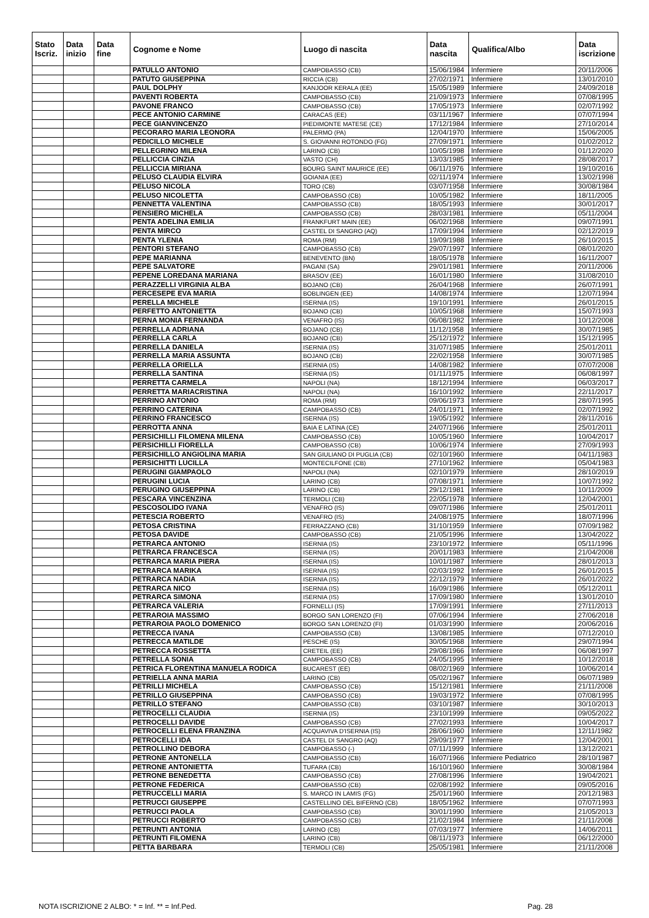| Stato Iscriz. | Data inizio | Data fine | Cognome e Nome | Luogo di nascita | Data nascita | Qualifica/Albo | Data iscrizione |
| --- | --- | --- | --- | --- | --- | --- | --- |
| | | | PATULLO ANTONIO | CAMPOBASSO (CB) | 15/06/1984 | Infermiere | 20/11/2006 |
| | | | PATUTO GIUSEPPINA | RICCIA (CB) | 27/02/1971 | Infermiere | 13/01/2010 |
| | | | PAUL DOLPHY | KANJOOR KERALA (EE) | 15/05/1989 | Infermiere | 24/09/2018 |
| | | | PAVENTI ROBERTA | CAMPOBASSO (CB) | 21/09/1973 | Infermiere | 07/08/1995 |
| | | | PAVONE FRANCO | CAMPOBASSO (CB) | 17/05/1973 | Infermiere | 02/07/1992 |
| | | | PECE ANTONIO CARMINE | CARACAS (EE) | 03/11/1967 | Infermiere | 07/07/1994 |
| | | | PECE GIANVINCENZO | PIEDIMONTE MATESE (CE) | 17/12/1984 | Infermiere | 27/10/2014 |
| | | | PECORARO MARIA LEONORA | PALERMO (PA) | 12/04/1970 | Infermiere | 15/06/2005 |
| | | | PEDICILLO MICHELE | S. GIOVANNI ROTONDO (FG) | 27/09/1971 | Infermiere | 01/02/2012 |
| | | | PELLEGRINO MILENA | LARINO (CB) | 10/05/1998 | Infermiere | 01/12/2020 |
| | | | PELLICCIA CINZIA | VASTO (CH) | 13/03/1985 | Infermiere | 28/08/2017 |
| | | | PELLICCIA MIRIANA | BOURG SAINT MAURICE (EE) | 06/11/1976 | Infermiere | 19/10/2016 |
| | | | PELUSO CLAUDIA ELVIRA | GOIANIA (EE) | 02/11/1974 | Infermiere | 13/02/1998 |
| | | | PELUSO NICOLA | TORO (CB) | 03/07/1958 | Infermiere | 30/08/1984 |
| | | | PELUSO NICOLETTA | CAMPOBASSO (CB) | 10/05/1982 | Infermiere | 18/11/2005 |
| | | | PENNETTA VALENTINA | CAMPOBASSO (CB) | 18/05/1993 | Infermiere | 30/01/2017 |
| | | | PENSIERO MICHELA | CAMPOBASSO (CB) | 28/03/1981 | Infermiere | 05/11/2004 |
| | | | PENTA ADELINA EMILIA | FRANKFURT MAIN (EE) | 06/02/1968 | Infermiere | 09/07/1991 |
| | | | PENTA MIRCO | CASTEL DI SANGRO (AQ) | 17/09/1994 | Infermiere | 02/12/2019 |
| | | | PENTA YLENIA | ROMA (RM) | 19/09/1988 | Infermiere | 26/10/2015 |
| | | | PENTORI STEFANO | CAMPOBASSO (CB) | 29/07/1997 | Infermiere | 08/01/2020 |
| | | | PEPE MARIANNA | BENEVENTO (BN) | 18/05/1978 | Infermiere | 16/11/2007 |
| | | | PEPE SALVATORE | PAGANI (SA) | 29/01/1981 | Infermiere | 20/11/2006 |
| | | | PEPENE LOREDANA MARIANA | BRASOV (EE) | 16/01/1980 | Infermiere | 31/08/2010 |
| | | | PERAZZELLI VIRGINIA ALBA | BOJANO (CB) | 26/04/1968 | Infermiere | 26/07/1991 |
| | | | PERCESEPE EVA MARIA | BOBLINGEN (EE) | 14/08/1974 | Infermiere | 12/07/1994 |
| | | | PERELLA MICHELE | ISERNIA (IS) | 19/10/1991 | Infermiere | 26/01/2015 |
| | | | PERFETTO ANTONIETTA | BOJANO (CB) | 10/05/1968 | Infermiere | 15/07/1993 |
| | | | PERNA MONIA FERNANDA | VENAFRO (IS) | 06/08/1982 | Infermiere | 10/12/2008 |
| | | | PERRELLA ADRIANA | BOJANO (CB) | 11/12/1958 | Infermiere | 30/07/1985 |
| | | | PERRELLA CARLA | BOJANO (CB) | 25/12/1972 | Infermiere | 15/12/1995 |
| | | | PERRELLA DANIELA | ISERNIA (IS) | 31/07/1985 | Infermiere | 25/01/2011 |
| | | | PERRELLA MARIA ASSUNTA | BOJANO (CB) | 22/02/1958 | Infermiere | 30/07/1985 |
| | | | PERRELLA ORIELLA | ISERNIA (IS) | 14/08/1982 | Infermiere | 07/07/2008 |
| | | | PERRELLA SANTINA | ISERNIA (IS) | 01/11/1975 | Infermiere | 06/08/1997 |
| | | | PERRETTA CARMELA | NAPOLI (NA) | 18/12/1994 | Infermiere | 06/03/2017 |
| | | | PERRETTA MARIACRISTINA | NAPOLI (NA) | 16/10/1992 | Infermiere | 22/11/2017 |
| | | | PERRINO ANTONIO | ROMA (RM) | 09/06/1973 | Infermiere | 28/07/1995 |
| | | | PERRINO CATERINA | CAMPOBASSO (CB) | 24/01/1971 | Infermiere | 02/07/1992 |
| | | | PERRINO FRANCESCO | ISERNIA (IS) | 19/05/1992 | Infermiere | 28/11/2016 |
| | | | PERROTTA ANNA | BAIA E LATINA (CE) | 24/07/1966 | Infermiere | 25/01/2011 |
| | | | PERSICHILLI FILOMENA MILENA | CAMPOBASSO (CB) | 10/05/1960 | Infermiere | 10/04/2017 |
| | | | PERSICHILLI FIORELLA | CAMPOBASSO (CB) | 10/06/1974 | Infermiere | 27/09/1993 |
| | | | PERSICHILLO ANGIOLINA MARIA | SAN GIULIANO DI PUGLIA (CB) | 02/10/1960 | Infermiere | 04/11/1983 |
| | | | PERSICHITTI LUCILLA | MONTECILFONE (CB) | 27/10/1962 | Infermiere | 05/04/1983 |
| | | | PERUGINI GIAMPAOLO | NAPOLI (NA) | 02/10/1979 | Infermiere | 28/10/2019 |
| | | | PERUGINI LUCIA | LARINO (CB) | 07/08/1971 | Infermiere | 10/07/1992 |
| | | | PERUGINO GIUSEPPINA | LARINO (CB) | 29/12/1981 | Infermiere | 10/11/2009 |
| | | | PESCARA VINCENZINA | TERMOLI (CB) | 22/05/1978 | Infermiere | 12/04/2001 |
| | | | PESCOSOLIDO IVANA | VENAFRO (IS) | 09/07/1986 | Infermiere | 25/01/2011 |
| | | | PETESCIA ROBERTO | VENAFRO (IS) | 24/08/1975 | Infermiere | 18/07/1996 |
| | | | PETOSA CRISTINA | FERRAZZANO (CB) | 31/10/1959 | Infermiere | 07/09/1982 |
| | | | PETOSA DAVIDE | CAMPOBASSO (CB) | 21/05/1996 | Infermiere | 13/04/2022 |
| | | | PETRARCA ANTONIO | ISERNIA (IS) | 23/10/1972 | Infermiere | 05/11/1996 |
| | | | PETRARCA FRANCESCA | ISERNIA (IS) | 20/01/1983 | Infermiere | 21/04/2008 |
| | | | PETRARCA MARIA PIERA | ISERNIA (IS) | 10/01/1987 | Infermiere | 28/01/2013 |
| | | | PETRARCA MARIKA | ISERNIA (IS) | 02/03/1992 | Infermiere | 26/01/2015 |
| | | | PETRARCA NADIA | ISERNIA (IS) | 22/12/1979 | Infermiere | 26/01/2022 |
| | | | PETRARCA NICO | ISERNIA (IS) | 16/09/1986 | Infermiere | 05/12/2011 |
| | | | PETRARCA SIMONA | ISERNIA (IS) | 17/09/1980 | Infermiere | 13/01/2010 |
| | | | PETRARCA VALERIA | FORNELLI (IS) | 17/09/1991 | Infermiere | 27/11/2013 |
| | | | PETRAROIA MASSIMO | BORGO SAN LORENZO (FI) | 07/06/1994 | Infermiere | 27/06/2018 |
| | | | PETRAROIA PAOLO DOMENICO | BORGO SAN LORENZO (FI) | 01/03/1990 | Infermiere | 20/06/2016 |
| | | | PETRECCA IVANA | CAMPOBASSO (CB) | 13/08/1985 | Infermiere | 07/12/2010 |
| | | | PETRECCA MATILDE | PESCHE (IS) | 30/05/1968 | Infermiere | 29/07/1994 |
| | | | PETRECCA ROSSETTA | CRETEIL (EE) | 29/08/1966 | Infermiere | 06/08/1997 |
| | | | PETRELLA SONIA | CAMPOBASSO (CB) | 24/05/1995 | Infermiere | 10/12/2018 |
| | | | PETRICA FLORENTINA MANUELA RODICA | BUCAREST (EE) | 08/02/1969 | Infermiere | 10/06/2014 |
| | | | PETRIELLA ANNA MARIA | LARINO (CB) | 05/02/1967 | Infermiere | 06/07/1989 |
| | | | PETRILLI MICHELA | CAMPOBASSO (CB) | 15/12/1981 | Infermiere | 21/11/2008 |
| | | | PETRILLO GIUSEPPINA | CAMPOBASSO (CB) | 19/03/1972 | Infermiere | 07/08/1995 |
| | | | PETRILLO STEFANO | CAMPOBASSO (CB) | 03/10/1987 | Infermiere | 30/10/2013 |
| | | | PETROCELLI CLAUDIA | ISERNIA (IS) | 23/10/1999 | Infermiere | 09/05/2022 |
| | | | PETROCELLI DAVIDE | CAMPOBASSO (CB) | 27/02/1993 | Infermiere | 10/04/2017 |
| | | | PETROCELLI ELENA FRANZINA | ACQUAVIVA D'ISERNIA (IS) | 28/06/1960 | Infermiere | 12/11/1982 |
| | | | PETROCELLI IDA | CASTEL DI SANGRO (AQ) | 29/09/1977 | Infermiere | 12/04/2001 |
| | | | PETROLLINO DEBORA | CAMPOBASSO (-) | 07/11/1999 | Infermiere | 13/12/2021 |
| | | | PETRONE ANTONELLA | CAMPOBASSO (CB) | 16/07/1966 | Infermiere Pediatrico | 28/10/1987 |
| | | | PETRONE ANTONIETTA | TUFARA (CB) | 16/10/1960 | Infermiere | 30/08/1984 |
| | | | PETRONE BENEDETTA | CAMPOBASSO (CB) | 27/08/1996 | Infermiere | 19/04/2021 |
| | | | PETRONE FEDERICA | CAMPOBASSO (CB) | 02/08/1992 | Infermiere | 09/05/2016 |
| | | | PETRUCCELLI MARIA | S. MARCO IN LAMIS (FG) | 25/01/1960 | Infermiere | 20/12/1983 |
| | | | PETRUCCI GIUSEPPE | CASTELLINO DEL BIFERNO (CB) | 18/05/1962 | Infermiere | 07/07/1993 |
| | | | PETRUCCI PAOLA | CAMPOBASSO (CB) | 30/01/1990 | Infermiere | 21/05/2013 |
| | | | PETRUCCI ROBERTO | CAMPOBASSO (CB) | 21/02/1984 | Infermiere | 21/11/2008 |
| | | | PETRUNTI ANTONIA | LARINO (CB) | 07/03/1977 | Infermiere | 14/06/2011 |
| | | | PETRUNTI FILOMENA | LARINO (CB) | 08/11/1973 | Infermiere | 06/12/2000 |
| | | | PETTA BARBARA | TERMOLI (CB) | 25/05/1981 | Infermiere | 21/11/2008 |
NOTA ISCRIZIONE 2 ALBO: * = Inf. ** = Inf.Ped. Pag. 28